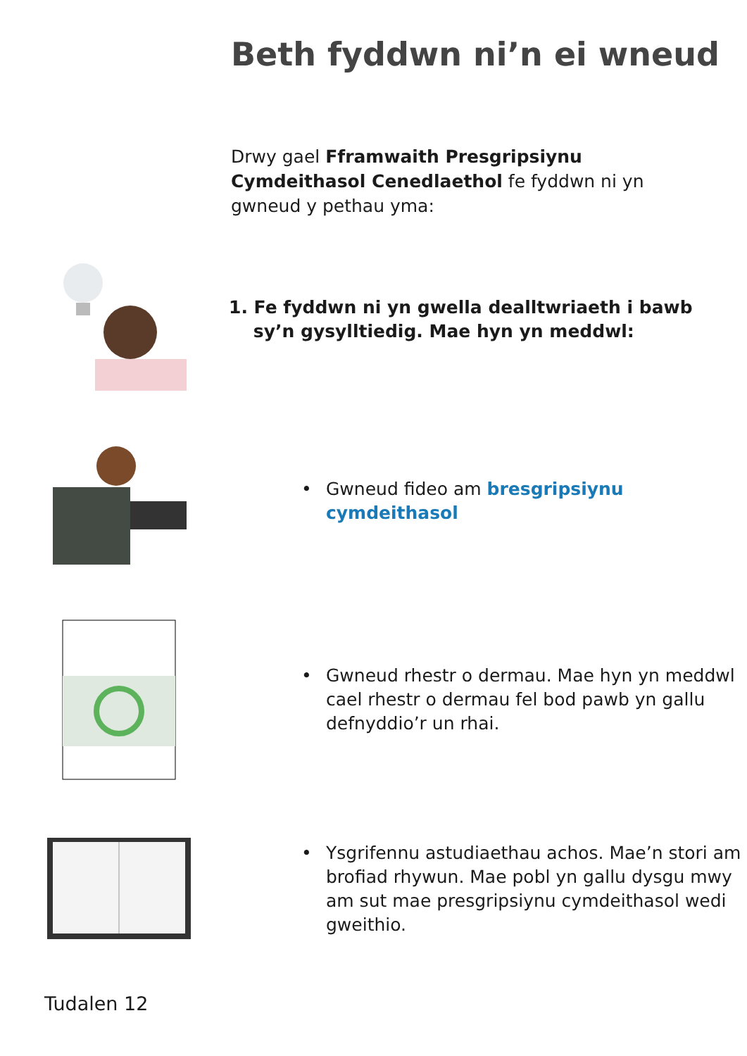Beth fyddwn ni’n ei wneud
Drwy gael Fframwaith Presgripsiynu Cymdeithasol Cenedlaethol fe fyddwn ni yn gwneud y pethau yma:
1. Fe fyddwn ni yn gwella dealltwriaeth i bawb
sy’n gysylltiedig. Mae hyn yn meddwl:
• Gwneud fideo am bresgripsiynu cymdeithasol
• Gwneud rhestr o dermau. Mae hyn yn meddwl cael rhestr o dermau fel bod pawb yn gallu defnyddio’r un rhai.
• Ysgrifennu astudiaethau achos. Mae’n stori am brofiad rhywun. Mae pobl yn gallu dysgu mwy am sut mae presgripsiynu cymdeithasol wedi gweithio.
Tudalen 12